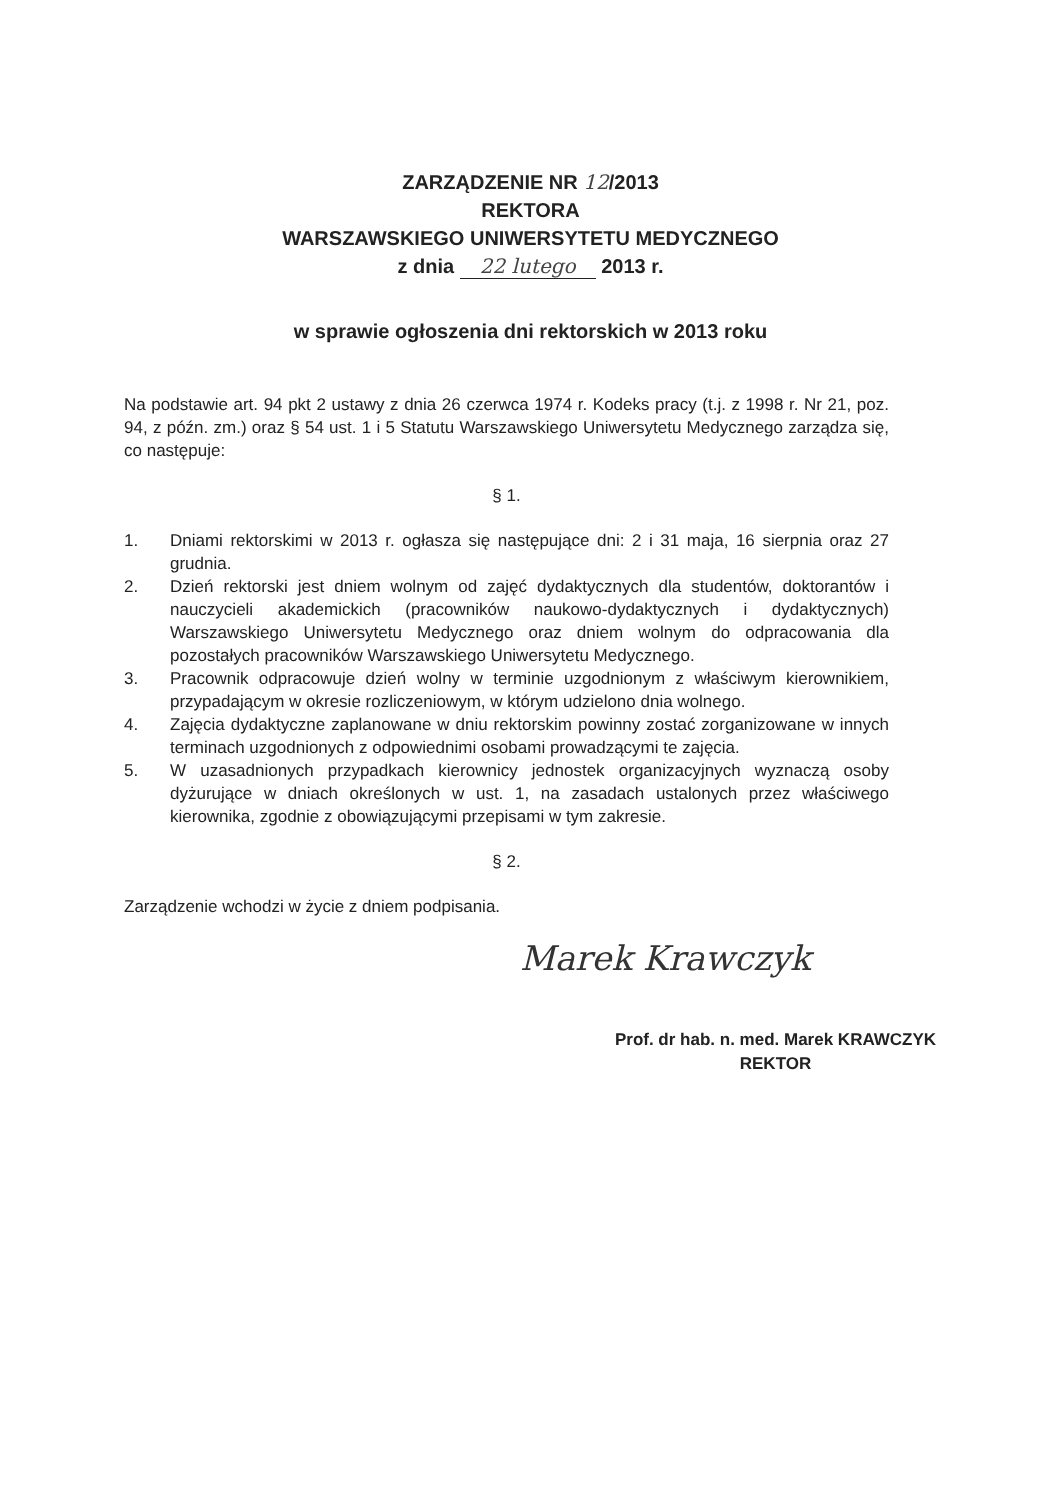ZARZĄDZENIE NR 12/2013
REKTORA
WARSZAWSKIEGO UNIWERSYTETU MEDYCZNEGO
z dnia 22 lutego 2013 r.
w sprawie ogłoszenia dni rektorskich w 2013 roku
Na podstawie art. 94 pkt 2 ustawy z dnia 26 czerwca 1974 r. Kodeks pracy (t.j. z 1998 r. Nr 21, poz. 94, z późn. zm.) oraz § 54 ust. 1 i 5 Statutu Warszawskiego Uniwersytetu Medycznego zarządza się, co następuje:
§ 1.
1. Dniami rektorskimi w 2013 r. ogłasza się następujące dni: 2 i 31 maja, 16 sierpnia oraz 27 grudnia.
2. Dzień rektorski jest dniem wolnym od zajęć dydaktycznych dla studentów, doktorantów i nauczycieli akademickich (pracowników naukowo-dydaktycznych i dydaktycznych) Warszawskiego Uniwersytetu Medycznego oraz dniem wolnym do odpracowania dla pozostałych pracowników Warszawskiego Uniwersytetu Medycznego.
3. Pracownik odpracowuje dzień wolny w terminie uzgodnionym z właściwym kierownikiem, przypadającym w okresie rozliczeniowym, w którym udzielono dnia wolnego.
4. Zajęcia dydaktyczne zaplanowane w dniu rektorskim powinny zostać zorganizowane w innych terminach uzgodnionych z odpowiednimi osobami prowadzącymi te zajęcia.
5. W uzasadnionych przypadkach kierownicy jednostek organizacyjnych wyznaczą osoby dyżurujące w dniach określonych w ust. 1, na zasadach ustalonych przez właściwego kierownika, zgodnie z obowiązującymi przepisami w tym zakresie.
§ 2.
Zarządzenie wchodzi w życie z dniem podpisania.
Marek Krawczyk
Prof. dr hab. n. med. Marek KRAWCZYK
REKTOR